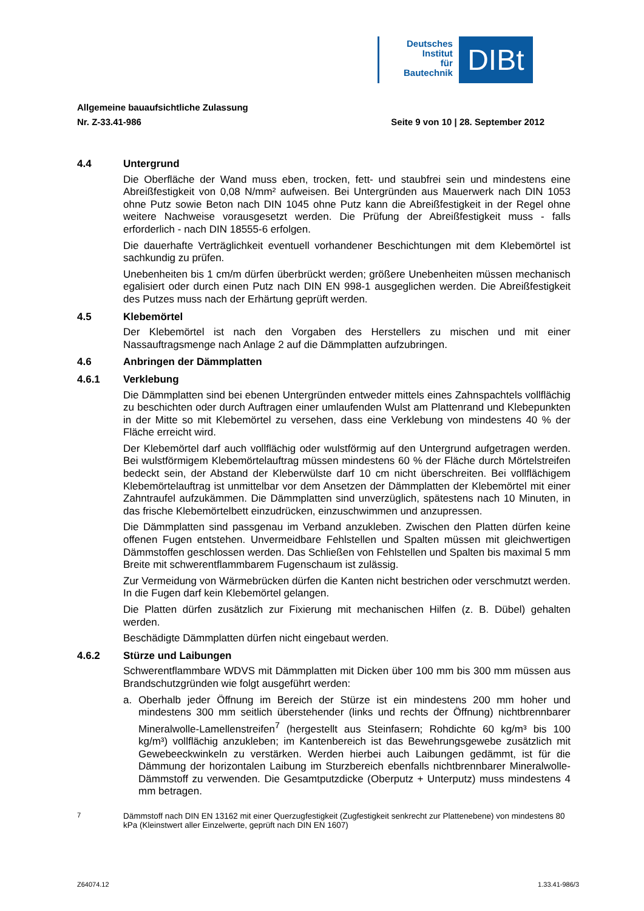Deutsches
Institut
für
Bautechnik
DIBt
Allgemeine bauaufsichtliche Zulassung
Nr. Z-33.41-986 Seite 9 von 10 | 28. September 2012
4.4 Untergrund
Die Oberfläche der Wand muss eben, trocken, fett- und staubfrei sein und mindestens eine Abreißfestigkeit von 0,08 N/mm² aufweisen. Bei Untergründen aus Mauerwerk nach DIN 1053 ohne Putz sowie Beton nach DIN 1045 ohne Putz kann die Abreißfestigkeit in der Regel ohne weitere Nachweise vorausgesetzt werden. Die Prüfung der Abreißfestigkeit muss - falls erforderlich - nach DIN 18555-6 erfolgen.
Die dauerhafte Verträglichkeit eventuell vorhandener Beschichtungen mit dem Klebemörtel ist sachkundig zu prüfen.
Unebenheiten bis 1 cm/m dürfen überbrückt werden; größere Unebenheiten müssen mechanisch egalisiert oder durch einen Putz nach DIN EN 998-1 ausgeglichen werden. Die Abreißfestigkeit des Putzes muss nach der Erhärtung geprüft werden.
4.5 Klebemörtel
Der Klebemörtel ist nach den Vorgaben des Herstellers zu mischen und mit einer Nassauftragsmenge nach Anlage 2 auf die Dämmplatten aufzubringen.
4.6 Anbringen der Dämmplatten
4.6.1 Verklebung
Die Dämmplatten sind bei ebenen Untergründen entweder mittels eines Zahnspachtels vollflächig zu beschichten oder durch Auftragen einer umlaufenden Wulst am Plattenrand und Klebepunkten in der Mitte so mit Klebemörtel zu versehen, dass eine Verklebung von mindestens 40 % der Fläche erreicht wird.
Der Klebemörtel darf auch vollflächig oder wulstförmig auf den Untergrund aufgetragen werden. Bei wulstförmigem Klebemörtelauftrag müssen mindestens 60 % der Fläche durch Mörtelstreifen bedeckt sein, der Abstand der Kleberwülste darf 10 cm nicht überschreiten. Bei vollflächigem Klebemörtelauftrag ist unmittelbar vor dem Ansetzen der Dämmplatten der Klebemörtel mit einer Zahntraufel aufzukämmen. Die Dämmplatten sind unverzüglich, spätestens nach 10 Minuten, in das frische Klebemörtelbett einzudrücken, einzuschwimmen und anzupressen.
Die Dämmplatten sind passgenau im Verband anzukleben. Zwischen den Platten dürfen keine offenen Fugen entstehen. Unvermeidbare Fehlstellen und Spalten müssen mit gleichwertigen Dämmstoffen geschlossen werden. Das Schließen von Fehlstellen und Spalten bis maximal 5 mm Breite mit schwerentflammbarem Fugenschaum ist zulässig.
Zur Vermeidung von Wärmebrücken dürfen die Kanten nicht bestrichen oder verschmutzt werden. In die Fugen darf kein Klebemörtel gelangen.
Die Platten dürfen zusätzlich zur Fixierung mit mechanischen Hilfen (z. B. Dübel) gehalten werden.
Beschädigte Dämmplatten dürfen nicht eingebaut werden.
4.6.2 Stürze und Laibungen
Schwerentflammbare WDVS mit Dämmplatten mit Dicken über 100 mm bis 300 mm müssen aus Brandschutzgründen wie folgt ausgeführt werden:
a. Oberhalb jeder Öffnung im Bereich der Stürze ist ein mindestens 200 mm hoher und mindestens 300 mm seitlich überstehender (links und rechts der Öffnung) nichtbrennbarer Mineralwolle-Lamellenstreifen<sup>7</sup> (hergestellt aus Steinfasern; Rohdichte 60 kg/m³ bis 100 kg/m³) vollflächig anzukleben; im Kantenbereich ist das Bewehrungsgewebe zusätzlich mit Gewebeeckwinkeln zu verstärken. Werden hierbei auch Laibungen gedämmt, ist für die Dämmung der horizontalen Laibung im Sturzbereich ebenfalls nichtbrennbarer Mineralwolle-Dämmstoff zu verwenden. Die Gesamtputzdicke (Oberputz + Unterputz) muss mindestens 4 mm betragen.
<sup>7</sup> Dämmstoff nach DIN EN 13162 mit einer Querzugfestigkeit (Zugfestigkeit senkrecht zur Plattenebene) von mindestens 80 kPa (Kleinstwert aller Einzelwerte, geprüft nach DIN EN 1607)
Z64074.12 1.33.41-986/3